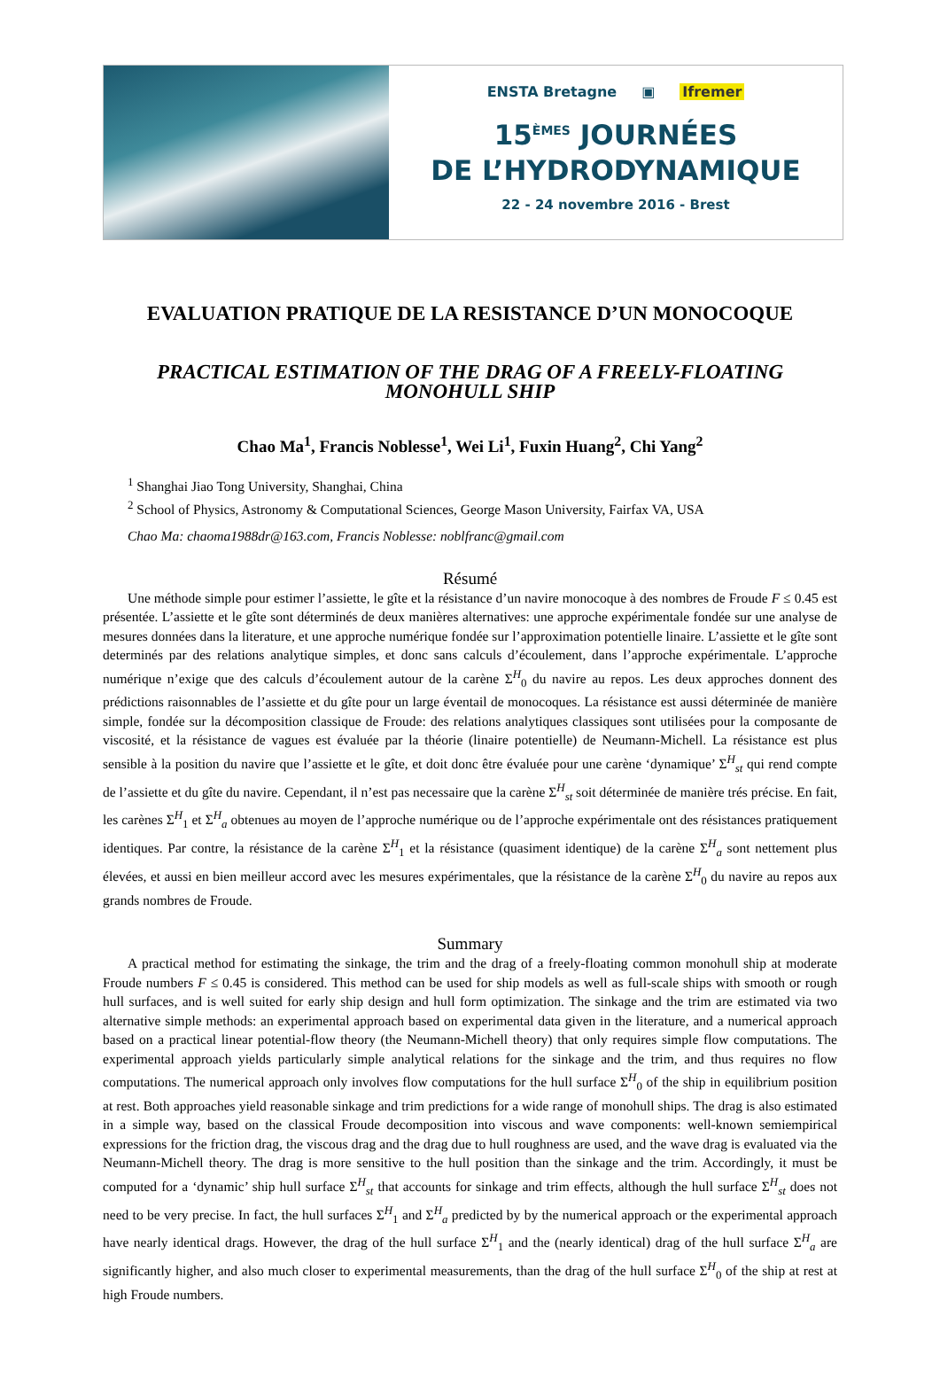ENSTA Bretagne ▣ Ifremer
15<sup>ÈMES</sup> JOURNÉES
DE L’HYDRODYNAMIQUE
22 - 24 novembre 2016 - Brest
EVALUATION PRATIQUE DE LA RESISTANCE D’UN MONOCOQUE
PRACTICAL ESTIMATION OF THE DRAG OF A FREELY-FLOATING MONOHULL SHIP
Chao Ma<sup>1</sup>, Francis Noblesse<sup>1</sup>, Wei Li<sup>1</sup>, Fuxin Huang<sup>2</sup>, Chi Yang<sup>2</sup>
<sup>1</sup> Shanghai Jiao Tong University, Shanghai, China
<sup>2</sup> School of Physics, Astronomy & Computational Sciences, George Mason University, Fairfax VA, USA
Chao Ma: chaoma1988dr@163.com, Francis Noblesse: noblfranc@gmail.com
Résumé
Une méthode simple pour estimer l’assiette, le gîte et la résistance d’un navire monocoque à des nombres de Froude F ≤ 0.45 est présentée. L’assiette et le gîte sont déterminés de deux manières alternatives: une approche expérimentale fondée sur une analyse de mesures données dans la literature, et une approche numérique fondée sur l’approximation potentielle linaire. L’assiette et le gîte sont determinés par des relations analytique simples, et donc sans calculs d’écoulement, dans l’approche expérimentale. L’approche numérique n’exige que des calculs d’écoulement autour de la carène Σ<sup>H</sup><sub>0</sub> du navire au repos. Les deux approches donnent des prédictions raisonnables de l’assiette et du gîte pour un large éventail de monocoques. La résistance est aussi déterminée de manière simple, fondée sur la décomposition classique de Froude: des relations analytiques classiques sont utilisées pour la composante de viscosité, et la résistance de vagues est évaluée par la théorie (linaire potentielle) de Neumann-Michell. La résistance est plus sensible à la position du navire que l’assiette et le gîte, et doit donc être évaluée pour une carène ‘dynamique’ Σ<sup>H</sup><sub>st</sub> qui rend compte de l’assiette et du gîte du navire. Cependant, il n’est pas necessaire que la carène Σ<sup>H</sup><sub>st</sub> soit déterminée de manière trés précise. En fait, les carènes Σ<sup>H</sup><sub>1</sub> et Σ<sup>H</sup><sub>a</sub> obtenues au moyen de l’approche numérique ou de l’approche expérimentale ont des résistances pratiquement identiques. Par contre, la résistance de la carène Σ<sup>H</sup><sub>1</sub> et la résistance (quasiment identique) de la carène Σ<sup>H</sup><sub>a</sub> sont nettement plus élevées, et aussi en bien meilleur accord avec les mesures expérimentales, que la résistance de la carène Σ<sup>H</sup><sub>0</sub> du navire au repos aux grands nombres de Froude.
Summary
A practical method for estimating the sinkage, the trim and the drag of a freely-floating common monohull ship at moderate Froude numbers F ≤ 0.45 is considered. This method can be used for ship models as well as full-scale ships with smooth or rough hull surfaces, and is well suited for early ship design and hull form optimization. The sinkage and the trim are estimated via two alternative simple methods: an experimental approach based on experimental data given in the literature, and a numerical approach based on a practical linear potential-flow theory (the Neumann-Michell theory) that only requires simple flow computations. The experimental approach yields particularly simple analytical relations for the sinkage and the trim, and thus requires no flow computations. The numerical approach only involves flow computations for the hull surface Σ<sup>H</sup><sub>0</sub> of the ship in equilibrium position at rest. Both approaches yield reasonable sinkage and trim predictions for a wide range of monohull ships. The drag is also estimated in a simple way, based on the classical Froude decomposition into viscous and wave components: well-known semiempirical expressions for the friction drag, the viscous drag and the drag due to hull roughness are used, and the wave drag is evaluated via the Neumann-Michell theory. The drag is more sensitive to the hull position than the sinkage and the trim. Accordingly, it must be computed for a ‘dynamic’ ship hull surface Σ<sup>H</sup><sub>st</sub> that accounts for sinkage and trim effects, although the hull surface Σ<sup>H</sup><sub>st</sub> does not need to be very precise. In fact, the hull surfaces Σ<sup>H</sup><sub>1</sub> and Σ<sup>H</sup><sub>a</sub> predicted by by the numerical approach or the experimental approach have nearly identical drags. However, the drag of the hull surface Σ<sup>H</sup><sub>1</sub> and the (nearly identical) drag of the hull surface Σ<sup>H</sup><sub>a</sub> are significantly higher, and also much closer to experimental measurements, than the drag of the hull surface Σ<sup>H</sup><sub>0</sub> of the ship at rest at high Froude numbers.